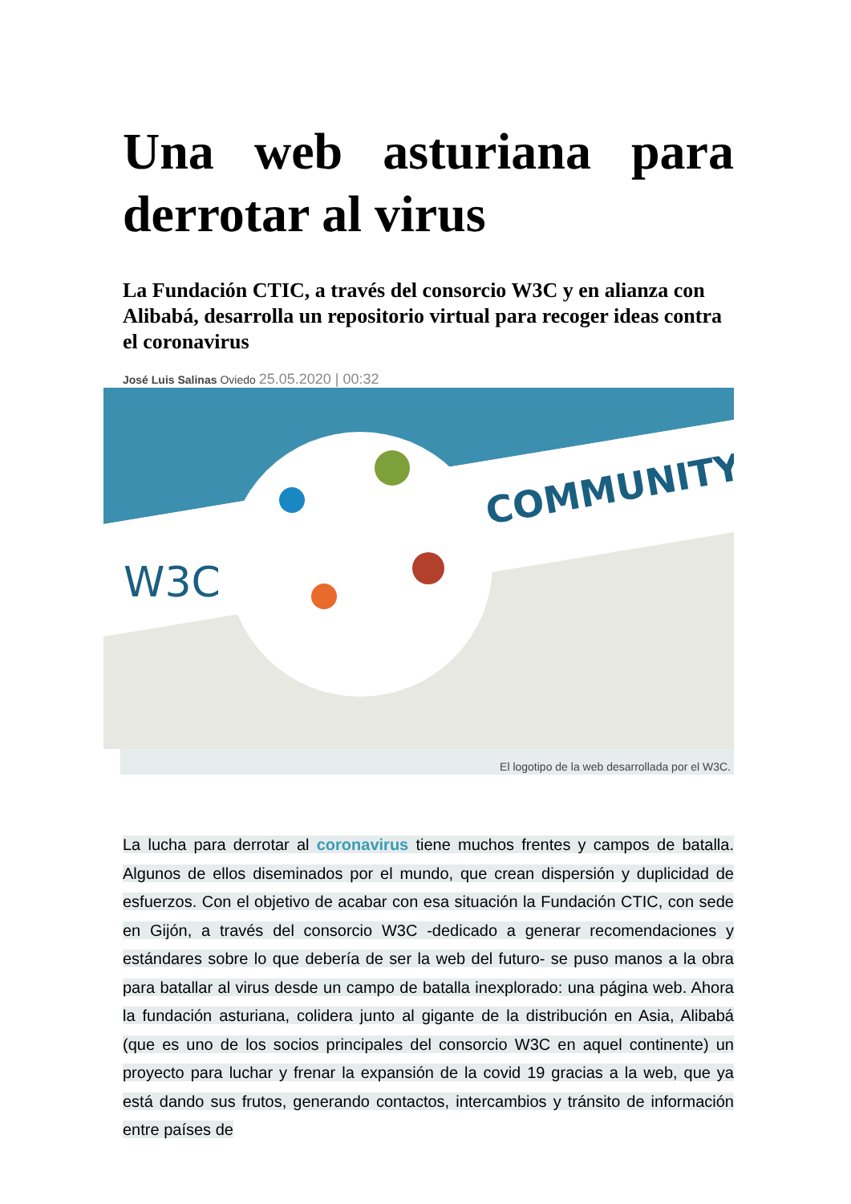Una web asturiana para derrotar al virus
La Fundación CTIC, a través del consorcio W3C y en alianza con Alibabá, desarrolla un repositorio virtual para recoger ideas contra el coronavirus
José Luis Salinas Oviedo 25.05.2020 | 00:32
COMMUNITY
W3C
El logotipo de la web desarrollada por el W3C.
La lucha para derrotar al coronavirus tiene muchos frentes y campos de batalla. Algunos de ellos diseminados por el mundo, que crean dispersión y duplicidad de esfuerzos. Con el objetivo de acabar con esa situación la Fundación CTIC, con sede en Gijón, a través del consorcio W3C -dedicado a generar recomendaciones y estándares sobre lo que debería de ser la web del futuro- se puso manos a la obra para batallar al virus desde un campo de batalla inexplorado: una página web. Ahora la fundación asturiana, colidera junto al gigante de la distribución en Asia, Alibabá (que es uno de los socios principales del consorcio W3C en aquel continente) un proyecto para luchar y frenar la expansión de la covid 19 gracias a la web, que ya está dando sus frutos, generando contactos, intercambios y tránsito de información entre países de